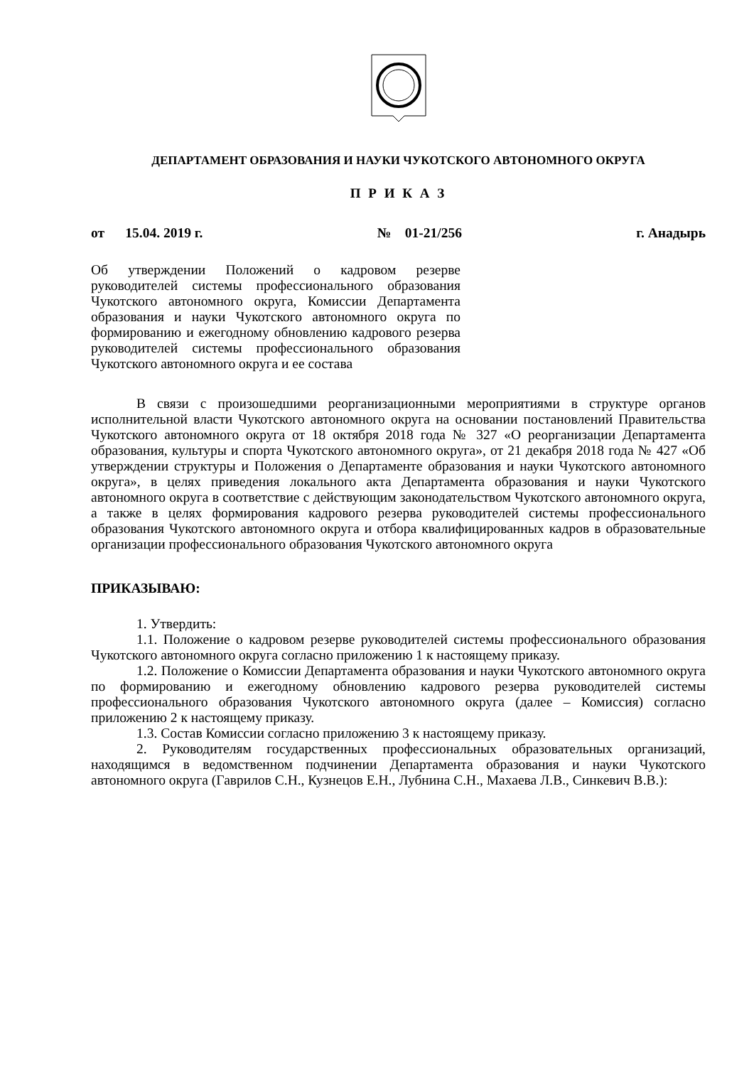ДЕПАРТАМЕНТ ОБРАЗОВАНИЯ И НАУКИ ЧУКОТСКОГО АВТОНОМНОГО ОКРУГА
П Р И К А З
от 15.04. 2019 г. № 01-21/256 г. Анадырь
Об утверждении Положений о кадровом резерве руководителей системы профессионального образования Чукотского автономного округа, Комиссии Департамента образования и науки Чукотского автономного округа по формированию и ежегодному обновлению кадрового резерва руководителей системы профессионального образования Чукотского автономного округа и ее состава
В связи с произошедшими реорганизационными мероприятиями в структуре органов исполнительной власти Чукотского автономного округа на основании постановлений Правительства Чукотского автономного округа от 18 октября 2018 года № 327 «О реорганизации Департамента образования, культуры и спорта Чукотского автономного округа», от 21 декабря 2018 года № 427 «Об утверждении структуры и Положения о Департаменте образования и науки Чукотского автономного округа», в целях приведения локального акта Департамента образования и науки Чукотского автономного округа в соответствие с действующим законодательством Чукотского автономного округа, а также в целях формирования кадрового резерва руководителей системы профессионального образования Чукотского автономного округа и отбора квалифицированных кадров в образовательные организации профессионального образования Чукотского автономного округа
ПРИКАЗЫВАЮ:
1. Утвердить:
1.1. Положение о кадровом резерве руководителей системы профессионального образования Чукотского автономного округа согласно приложению 1 к настоящему приказу.
1.2. Положение о Комиссии Департамента образования и науки Чукотского автономного округа по формированию и ежегодному обновлению кадрового резерва руководителей системы профессионального образования Чукотского автономного округа (далее – Комиссия) согласно приложению 2 к настоящему приказу.
1.3. Состав Комиссии согласно приложению 3 к настоящему приказу.
2. Руководителям государственных профессиональных образовательных организаций, находящимся в ведомственном подчинении Департамента образования и науки Чукотского автономного округа (Гаврилов С.Н., Кузнецов Е.Н., Лубнина С.Н., Махаева Л.В., Синкевич В.В.):